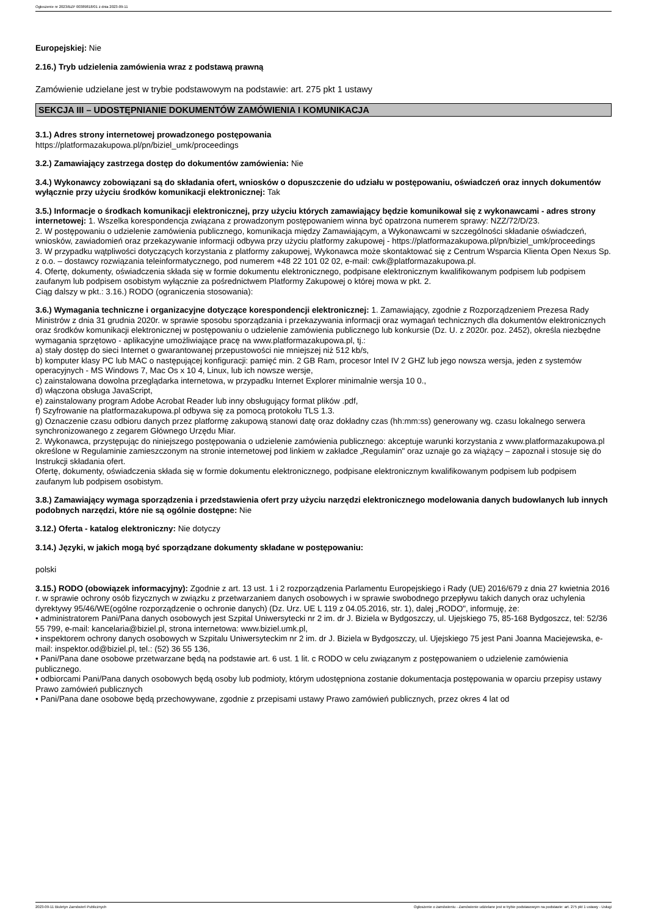Ogłoszenie nr 2023/BZP 00389818/01 z dnia 2023-09-11
Europejskiej: Nie
2.16.) Tryb udzielenia zamówienia wraz z podstawą prawną
Zamówienie udzielane jest w trybie podstawowym na podstawie: art. 275 pkt 1 ustawy
SEKCJA III – UDOSTĘPNIANIE DOKUMENTÓW ZAMÓWIENIA I KOMUNIKACJA
3.1.) Adres strony internetowej prowadzonego postępowania
https://platformazakupowa.pl/pn/biziel_umk/proceedings
3.2.) Zamawiający zastrzega dostęp do dokumentów zamówienia: Nie
3.4.) Wykonawcy zobowiązani są do składania ofert, wniosków o dopuszczenie do udziału w postępowaniu, oświadczeń oraz innych dokumentów wyłącznie przy użyciu środków komunikacji elektronicznej: Tak
3.5.) Informacje o środkach komunikacji elektronicznej, przy użyciu których zamawiający będzie komunikował się z wykonawcami - adres strony internetowej: 1. Wszelka korespondencja związana z prowadzonym postępowaniem winna być opatrzona numerem sprawy: NZZ/72/D/23.
2. W postępowaniu o udzielenie zamówienia publicznego, komunikacja między Zamawiającym, a Wykonawcami w szczególności składanie oświadczeń, wniosków, zawiadomień oraz przekazywanie informacji odbywa przy użyciu platformy zakupowej - https://platformazakupowa.pl/pn/biziel_umk/proceedings
3. W przypadku wątpliwości dotyczących korzystania z platformy zakupowej, Wykonawca może skontaktować się z Centrum Wsparcia Klienta Open Nexus Sp. z o.o. – dostawcy rozwiązania teleinformatycznego, pod numerem +48 22 101 02 02, e-mail: cwk@platformazakupowa.pl.
4. Ofertę, dokumenty, oświadczenia składa się w formie dokumentu elektronicznego, podpisane elektronicznym kwalifikowanym podpisem lub podpisem zaufanym lub podpisem osobistym wyłącznie za pośrednictwem Platformy Zakupowej o której mowa w pkt. 2.
Ciąg dalszy w pkt.: 3.16.) RODO (ograniczenia stosowania):
3.6.) Wymagania techniczne i organizacyjne dotyczące korespondencji elektronicznej: 1. Zamawiający, zgodnie z Rozporządzeniem Prezesa Rady Ministrów z dnia 31 grudnia 2020r. w sprawie sposobu sporządzania i przekazywania informacji oraz wymagań technicznych dla dokumentów elektronicznych oraz środków komunikacji elektronicznej w postępowaniu o udzielenie zamówienia publicznego lub konkursie (Dz. U. z 2020r. poz. 2452), określa niezbędne wymagania sprzętowo - aplikacyjne umożliwiające pracę na www.platformazakupowa.pl, tj.:
a) stały dostęp do sieci Internet o gwarantowanej przepustowości nie mniejszej niż 512 kb/s,
b) komputer klasy PC lub MAC o następującej konfiguracji: pamięć min. 2 GB Ram, procesor Intel IV 2 GHZ lub jego nowsza wersja, jeden z systemów operacyjnych - MS Windows 7, Mac Os x 10 4, Linux, lub ich nowsze wersje,
c) zainstalowana dowolna przeglądarka internetowa, w przypadku Internet Explorer minimalnie wersja 10 0.,
d) włączona obsługa JavaScript,
e) zainstalowany program Adobe Acrobat Reader lub inny obsługujący format plików .pdf,
f) Szyfrowanie na platformazakupowa.pl odbywa się za pomocą protokołu TLS 1.3.
g) Oznaczenie czasu odbioru danych przez platformę zakupową stanowi datę oraz dokładny czas (hh:mm:ss) generowany wg. czasu lokalnego serwera synchronizowanego z zegarem Głównego Urzędu Miar.
2. Wykonawca, przystępując do niniejszego postępowania o udzielenie zamówienia publicznego: akceptuje warunki korzystania z www.platformazakupowa.pl określone w Regulaminie zamieszczonym na stronie internetowej pod linkiem w zakładce „Regulamin" oraz uznaje go za wiążący – zapoznał i stosuje się do Instrukcji składania ofert.
Ofertę, dokumenty, oświadczenia składa się w formie dokumentu elektronicznego, podpisane elektronicznym kwalifikowanym podpisem lub podpisem zaufanym lub podpisem osobistym.
3.8.) Zamawiający wymaga sporządzenia i przedstawienia ofert przy użyciu narzędzi elektronicznego modelowania danych budowlanych lub innych podobnych narzędzi, które nie są ogólnie dostępne: Nie
3.12.) Oferta - katalog elektroniczny: Nie dotyczy
3.14.) Języki, w jakich mogą być sporządzane dokumenty składane w postępowaniu:
polski
3.15.) RODO (obowiązek informacyjny): Zgodnie z art. 13 ust. 1 i 2 rozporządzenia Parlamentu Europejskiego i Rady (UE) 2016/679 z dnia 27 kwietnia 2016 r. w sprawie ochrony osób fizycznych w związku z przetwarzaniem danych osobowych i w sprawie swobodnego przepływu takich danych oraz uchylenia dyrektywy 95/46/WE(ogólne rozporządzenie o ochronie danych) (Dz. Urz. UE L 119 z 04.05.2016, str. 1), dalej „RODO", informuję, że:
• administratorem Pani/Pana danych osobowych jest Szpital Uniwersytecki nr 2 im. dr J. Biziela w Bydgoszczy, ul. Ujejskiego 75, 85-168 Bydgoszcz, tel: 52/36 55 799, e-mail: kancelaria@biziel.pl, strona internetowa: www.biziel.umk.pl,
• inspektorem ochrony danych osobowych w Szpitalu Uniwersyteckim nr 2 im. dr J. Biziela w Bydgoszczy, ul. Ujejskiego 75 jest Pani Joanna Maciejewska, e-mail: inspektor.od@biziel.pl, tel.: (52) 36 55 136,
• Pani/Pana dane osobowe przetwarzane będą na podstawie art. 6 ust. 1 lit. c RODO w celu związanym z postępowaniem o udzielenie zamówienia publicznego.
• odbiorcami Pani/Pana danych osobowych będą osoby lub podmioty, którym udostępniona zostanie dokumentacja postępowania w oparciu przepisy ustawy Prawo zamówień publicznych
• Pani/Pana dane osobowe będą przechowywane, zgodnie z przepisami ustawy Prawo zamówień publicznych, przez okres 4 lat od
2023-09-11 Biuletyn Zamówień Publicznych Ogłoszenie o zamówieniu - Zamówienie udzielane jest w trybie podstawowym na podstawie: art. 275 pkt 1 ustawy - Usługi